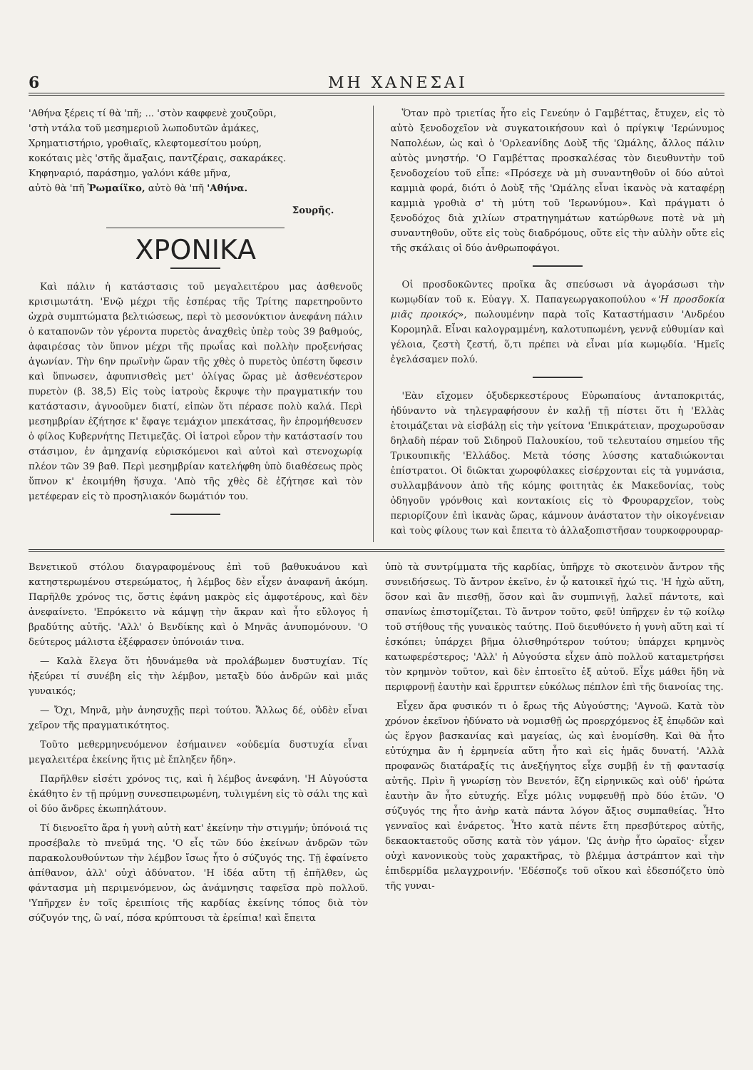6 ΜΗ ΧΑΝΕΣΑΙ
'Αθήνα ξέρεις τί θὰ 'πῆ; ... 'στὸν καφφενὲ χουζοῦρι,
'στὴ ντάλα τοῦ μεσημεριοῦ λωποδυτῶν ἀμάκες,
Χρηματιστήριο, γροθιαῖς, κλεφτομεσίτου μούρη,
κοκόταις μὲς 'στῆς ἄμαξαις, παντζέραις, σακαράκες.
Κηφηναριό, παράσημο, γαλόνι κάθε μῆνα,
αὐτὸ θὰ 'πῆ Ῥωμαίϊκο, αὐτὸ θὰ 'πῆ 'Αθήνα.
Σουρῆς.
ΧΡΟΝΙΚΑ
Καὶ πάλιν ἡ κατάστασις τοῦ μεγαλειτέρου μας ἀσθενοῦς κρισιμωτάτη. 'Ενῷ μέχρι τῆς ἑσπέρας τῆς Τρίτης παρετηροῦντο ὡχρὰ συμπτώματα βελτιώσεως, περὶ τὸ μεσονύκτιον ἀνεφάνη πάλιν ὁ καταπονῶν τὸν γέροντα πυρετὸς ἀναχθεὶς ὑπὲρ τοὺς 39 βαθμούς, ἀφαιρέσας τὸν ὕπνον μέχρι τῆς πρωΐας καὶ πολλὴν προξενήσας ἀγωνίαν. Τὴν 6ην πρωϊνὴν ὥραν τῆς χθὲς ὁ πυρετὸς ὑπέστη ὕφεσιν καὶ ὕπνωσεν, ἀφυπνισθεὶς μετ' ὀλίγας ὥρας μὲ ἀσθενέστερον πυρετὸν (β. 38,5) Εἰς τοὺς ἰατροὺς ἔκρυψε τὴν πραγματικήν του κατάστασιν, ἀγνοοῦμεν διατί, εἰπὼν ὅτι πέρασε πολὺ καλά. Περὶ μεσημβρίαν ἐζήτησε κ' ἔφαγε τεμάχιον μπεκάτσας, ἣν ἐπρομήθευσεν ὁ φίλος Κυβερνήτης Πετιμεζᾶς. Οἱ ἰατροὶ εὗρον τὴν κατάστασίν του στάσιμον, ἐν ἀμηχανίᾳ εὑρισκόμενοι καὶ αὐτοὶ καὶ στενοχωρίᾳ πλέον τῶν 39 βαθ. Περὶ μεσημβρίαν κατελήφθη ὑπὸ διαθέσεως πρὸς ὕπνον κ' ἐκοιμήθη ἥσυχα. 'Απὸ τῆς χθὲς δὲ ἐζήτησε καὶ τὸν μετέφεραν εἰς τὸ προσηλιακόν δωμάτιόν του.
Ὅταν πρὸ τριετίας ἦτο εἰς Γενεύην ὁ Γαμβέττας, ἔτυχεν, εἰς τὸ αὐτὸ ξενοδοχεῖον νὰ συγκατοικήσουν καὶ ὁ πρίγκιψ 'Ιερώνυμος Ναπολέων, ὡς καὶ ὁ 'Ορλεανίδης Δοὺξ τῆς 'Ωμάλης, ἄλλος πάλιν αὐτὸς μνηστήρ. 'Ο Γαμβέττας προσκαλέσας τὸν διευθυντὴν τοῦ ξενοδοχείου τοῦ εἶπε: «Πρόσεχε νὰ μὴ συναντηθοῦν οἱ δύο αὐτοὶ καμμιὰ φορά, διότι ὁ Δοὺξ τῆς 'Ωμάλης εἶναι ἱκανὸς νὰ καταφέρῃ καμμιὰ γροθιὰ σ' τὴ μύτη τοῦ 'Ιερωνύμου». Καὶ πράγματι ὁ ξενοδόχος διὰ χιλίων στρατηγημάτων κατώρθωνε ποτὲ νὰ μὴ συναντηθοῦν, οὔτε εἰς τοὺς διαδρόμους, οὔτε εἰς τὴν αὐλὴν οὔτε εἰς τῆς σκάλαις οἱ δύο ἀνθρωποφάγοι.
Οἱ προσδοκῶντες προῖκα ἂς σπεύσωσι νὰ ἀγοράσωσι τὴν κωμῳδίαν τοῦ κ. Εὐαγγ. Χ. Παπαγεωργακοπούλου «'Η προσδοκία μιᾶς προικός», πωλουμένην παρὰ τοῖς Καταστήμασιν 'Ανδρέου Κορομηλᾶ. Εἶναι καλογραμμένη, καλοτυπωμένη, γεννᾷ εὐθυμίαν καὶ γέλοια, ζεστὴ ζεστή, ὅ,τι πρέπει νὰ εἶναι μία κωμῳδία. 'Ημεῖς ἐγελάσαμεν πολύ.
'Εὰν εἴχομεν ὀξυδερκεστέρους Εὐρωπαίους ἀνταποκριτάς, ἠδύναντο νὰ τηλεγραφήσουν ἐν καλῇ τῇ πίστει ὅτι ἡ 'Ελλὰς ἑτοιμάζεται νὰ εἰσβάλῃ εἰς τὴν γείτονα 'Επικράτειαν, προχωροῦσαν δηλαδὴ πέραν τοῦ Σιδηροῦ Παλουκίου, τοῦ τελευταίου σημείου τῆς Τρικουπικῆς 'Ελλάδος. Μετὰ τόσης λύσσης καταδιώκονται ἐπίστρατοι. Οἱ διῶκται χωροφύλακες εἰσέρχονται εἰς τὰ γυμνάσια, συλλαμβάνουν ἀπὸ τῆς κόμης φοιτητὰς ἐκ Μακεδονίας, τοὺς ὁδηγοῦν γρόνθοις καὶ κοντακίοις εἰς τὸ Φρουραρχεῖον, τοὺς περιορίζουν ἐπὶ ἱκανὰς ὥρας, κάμνουν ἀνάστατον τὴν οἰκογένειαν καὶ τοὺς φίλους των καὶ ἔπειτα τὸ ἀλλαξοπιστῆσαν τουρκοφρουραρ-
Βενετικοῦ στόλου διαγραφομένους ἐπὶ τοῦ βαθυκυάνου καὶ κατηστερωμένου στερεώματος, ἡ λέμβος δὲν εἶχεν ἀναφανῆ ἀκόμη. Παρῆλθε χρόνος τις, ὅστις ἐφάνη μακρὸς εἰς ἀμφοτέρους, καὶ δὲν ἀνεφαίνετο. 'Επρόκειτο νὰ κάμψῃ τὴν ἄκραν καὶ ἦτο εὔλογος ἡ βραδύτης αὐτῆς. 'Αλλ' ὁ Βενδίκης καὶ ὁ Μηνᾶς ἀνυπομόνουν. 'Ο δεύτερος μάλιστα ἐξέφρασεν ὑπόνοιάν τινα.
— Καλὰ ἔλεγα ὅτι ἠδυνάμεθα νὰ προλάβωμεν δυστυχίαν. Τίς ἠξεύρει τί συνέβη εἰς τὴν λέμβον, μεταξὺ δύο ἀνδρῶν καὶ μιᾶς γυναικός;
— Ὄχι, Μηνᾶ, μὴν ἀνησυχῇς περὶ τούτου. Ἄλλως δέ, οὐδὲν εἶναι χεῖρον τῆς πραγματικότητος.
Τοῦτο μεθερμηνευόμενον ἐσήμαινεν «οὐδεμία δυστυχία εἶναι μεγαλειτέρα ἐκείνης ἥτις μὲ ἔπληξεν ἤδη».
Παρῆλθεν εἰσέτι χρόνος τις, καὶ ἡ λέμβος ἀνεφάνη. 'Η Αὐγούστα ἐκάθητο ἐν τῇ πρύμνῃ συνεσπειρωμένη, τυλιγμένη εἰς τὸ σάλι της καὶ οἱ δύο ἄνδρες ἐκωπηλάτουν.
Τί διενοεῖτο ἄρα ἡ γυνὴ αὐτὴ κατ' ἐκείνην τὴν στιγμήν; ὑπόνοιά τις προσέβαλε τὸ πνεῦμά της. 'Ο εἷς τῶν δύο ἐκείνων ἀνδρῶν τῶν παρακολουθούντων τὴν λέμβον ἴσως ἦτο ὁ σύζυγός της. Τῇ ἐφαίνετο ἀπίθανον, ἀλλ' οὐχὶ ἀδύνατον. 'Η ἰδέα αὕτη τῇ ἐπῆλθεν, ὡς φάντασμα μὴ περιμενόμενον, ὡς ἀνάμνησις ταφεῖσα πρὸ πολλοῦ. 'Υπῆρχεν ἐν τοῖς ἐρειπίοις τῆς καρδίας ἐκείνης τόπος διὰ τὸν σύζυγόν της, ὢ ναί, πόσα κρύπτουσι τὰ ἐρείπια! καὶ ἔπειτα
ὑπὸ τὰ συντρίμματα τῆς καρδίας, ὑπῆρχε τὸ σκοτεινὸν ἄντρον τῆς συνειδήσεως. Τὸ ἄντρον ἐκεῖνο, ἐν ᾧ κατοικεῖ ἠχώ τις. 'Η ἠχὼ αὕτη, ὅσον καὶ ἂν πιεσθῇ, ὅσον καὶ ἂν συμπνιγῇ, λαλεῖ πάντοτε, καὶ σπανίως ἐπιστομίζεται. Τὸ ἄντρον τοῦτο, φεῦ! ὑπῆρχεν ἐν τῷ κοίλῳ τοῦ στήθους τῆς γυναικὸς ταύτης. Ποῦ διευθύνετο ἡ γυνὴ αὕτη καὶ τί ἐσκόπει; ὑπάρχει βῆμα ὀλισθηρότερον τούτου; ὑπάρχει κρημνὸς κατωφερέστερος; 'Αλλ' ἡ Αὐγούστα εἶχεν ἀπὸ πολλοῦ καταμετρήσει τὸν κρημνὸν τοῦτον, καὶ δὲν ἐπτοεῖτο ἐξ αὐτοῦ. Εἶχε μάθει ἤδη νὰ περιφρονῇ ἑαυτὴν καὶ ἔρριπτεν εὐκόλως πέπλον ἐπὶ τῆς διανοίας της.
Εἶχεν ἄρα φυσικόν τι ὁ ἔρως τῆς Αὐγούστης; 'Αγνοῶ. Κατὰ τὸν χρόνον ἐκεῖνον ἠδύνατο νὰ νομισθῇ ὡς προερχόμενος ἐξ ἐπῳδῶν καὶ ὡς ἔργον βασκανίας καὶ μαγείας, ὡς καὶ ἐνομίσθη. Καὶ θὰ ἦτο εὐτύχημα ἂν ἡ ἑρμηνεία αὕτη ἦτο καὶ εἰς ἡμᾶς δυνατή. 'Αλλὰ προφανῶς διατάραξίς τις ἀνεξήγητος εἶχε συμβῇ ἐν τῇ φαντασίᾳ αὐτῆς. Πρὶν ἢ γνωρίσῃ τὸν Βενετόν, ἔζη εἰρηνικῶς καὶ οὐδ' ἠρώτα ἑαυτὴν ἂν ἦτο εὐτυχής. Εἶχε μόλις νυμφευθῇ πρὸ δύο ἐτῶν. 'Ο σύζυγός της ἦτο ἀνὴρ κατὰ πάντα λόγον ἄξιος συμπαθείας. Ἦτο γενναῖος καὶ ἐνάρετος. Ἦτο κατὰ πέντε ἔτη πρεσβύτερος αὐτῆς, δεκαοκταετοῦς οὔσης κατὰ τὸν γάμον. 'Ως ἀνὴρ ἦτο ὡραῖος· εἶχεν οὐχὶ κανονικοὺς τοὺς χαρακτῆρας, τὸ βλέμμα ἀστράπτον καὶ τὴν ἐπιδερμίδα μελαγχροινήν. 'Εδέσποζε τοῦ οἴκου καὶ ἐδεσπόζετο ὑπὸ τῆς γυναι-